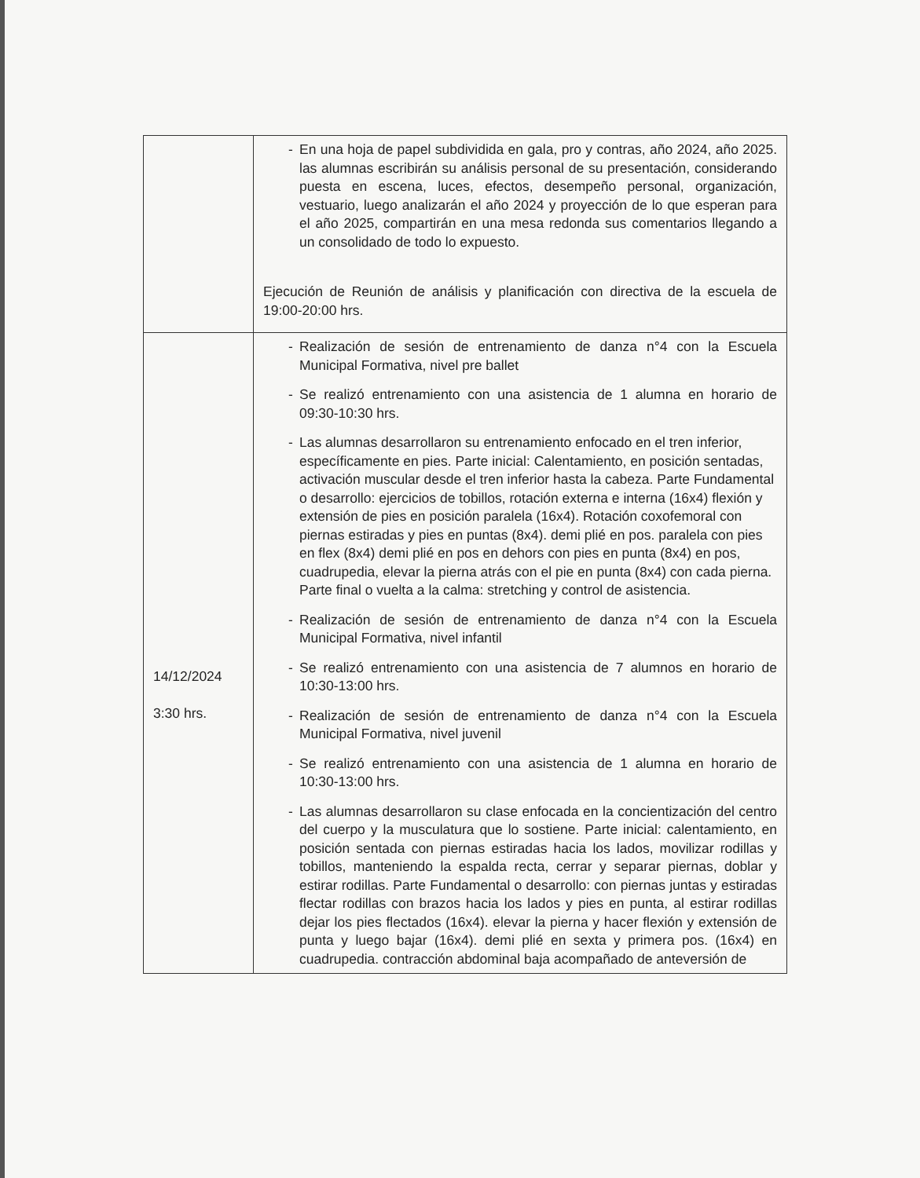| | - En una hoja de papel subdividida en gala, pro y contras, año 2024, año 2025. las alumnas escribirán su análisis personal de su presentación, considerando puesta en escena, luces, efectos, desempeño personal, organización, vestuario, luego analizarán el año 2024 y proyección de lo que esperan para el año 2025, compartirán en una mesa redonda sus comentarios llegando a un consolidado de todo lo expuesto. Ejecución de Reunión de análisis y planificación con directiva de la escuela de 19:00-20:00 hrs. |
| 14/12/2024 3:30 hrs. | - Realización de sesión de entrenamiento de danza n°4 con la Escuela Municipal Formativa, nivel pre ballet - Se realizó entrenamiento con una asistencia de 1 alumna en horario de 09:30-10:30 hrs. - Las alumnas desarrollaron su entrenamiento enfocado en el tren inferior, específicamente en pies. Parte inicial: Calentamiento, en posición sentadas, activación muscular desde el tren inferior hasta la cabeza. Parte Fundamental o desarrollo: ejercicios de tobillos, rotación externa e interna (16x4) flexión y extensión de pies en posición paralela (16x4). Rotación coxofemoral con piernas estiradas y pies en puntas (8x4). demi plié en pos. paralela con pies en flex (8x4) demi plié en pos en dehors con pies en punta (8x4) en pos, cuadrupedia, elevar la pierna atrás con el pie en punta (8x4) con cada pierna. Parte final o vuelta a la calma: stretching y control de asistencia. - Realización de sesión de entrenamiento de danza n°4 con la Escuela Municipal Formativa, nivel infantil - Se realizó entrenamiento con una asistencia de 7 alumnos en horario de 10:30-13:00 hrs. - Realización de sesión de entrenamiento de danza n°4 con la Escuela Municipal Formativa, nivel juvenil - Se realizó entrenamiento con una asistencia de 1 alumna en horario de 10:30-13:00 hrs. - Las alumnas desarrollaron su clase enfocada en la concientización del centro del cuerpo y la musculatura que lo sostiene. Parte inicial: calentamiento, en posición sentada con piernas estiradas hacia los lados, movilizar rodillas y tobillos, manteniendo la espalda recta, cerrar y separar piernas, doblar y estirar rodillas. Parte Fundamental o desarrollo: con piernas juntas y estiradas flectar rodillas con brazos hacia los lados y pies en punta, al estirar rodillas dejar los pies flectados (16x4). elevar la pierna y hacer flexión y extensión de punta y luego bajar (16x4). demi plié en sexta y primera pos. (16x4) en cuadrupedia. contracción abdominal baja acompañado de anteversión de |